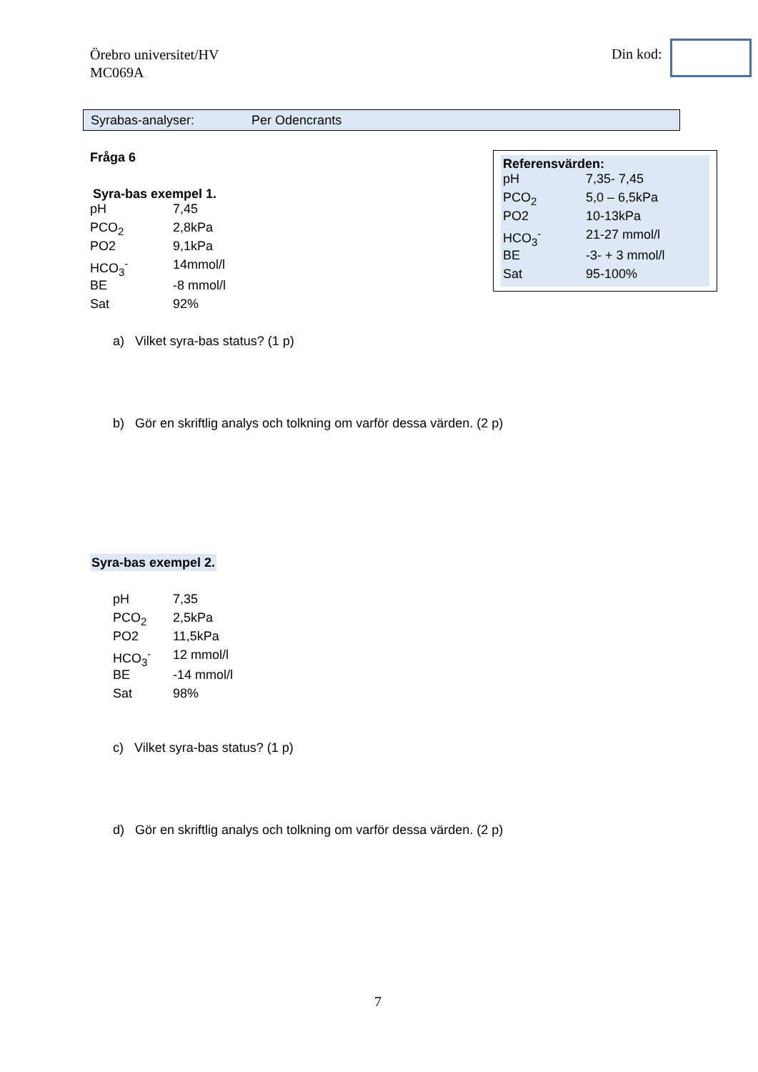Örebro universitet/HV
MC069A
Din kod:
Syrabas-analyser: Per Odencrants
Referensvärden:
| pH | 7,35- 7,45 |
| PCO<sub>2</sub> | 5,0 – 6,5kPa |
| PO2 | 10-13kPa |
| HCO<sub>3</sub><sup>-</sup> | 21-27 mmol/l |
| BE | -3- + 3 mmol/l |
| Sat | 95-100% |
Fråga 6
Syra-bas exempel 1.
| pH | 7,45 |
| PCO<sub>2</sub> | 2,8kPa |
| PO2 | 9,1kPa |
| HCO<sub>3</sub><sup>-</sup> | 14mmol/l |
| BE | -8 mmol/l |
| Sat | 92% |
a) Vilket syra-bas status? (1 p)
b) Gör en skriftlig analys och tolkning om varför dessa värden. (2 p)
Syra-bas exempel 2.
| pH | 7,35 |
| PCO<sub>2</sub> | 2,5kPa |
| PO2 | 11,5kPa |
| HCO<sub>3</sub><sup>-</sup> | 12 mmol/l |
| BE | -14 mmol/l |
| Sat | 98% |
c) Vilket syra-bas status? (1 p)
d) Gör en skriftlig analys och tolkning om varför dessa värden. (2 p)
7